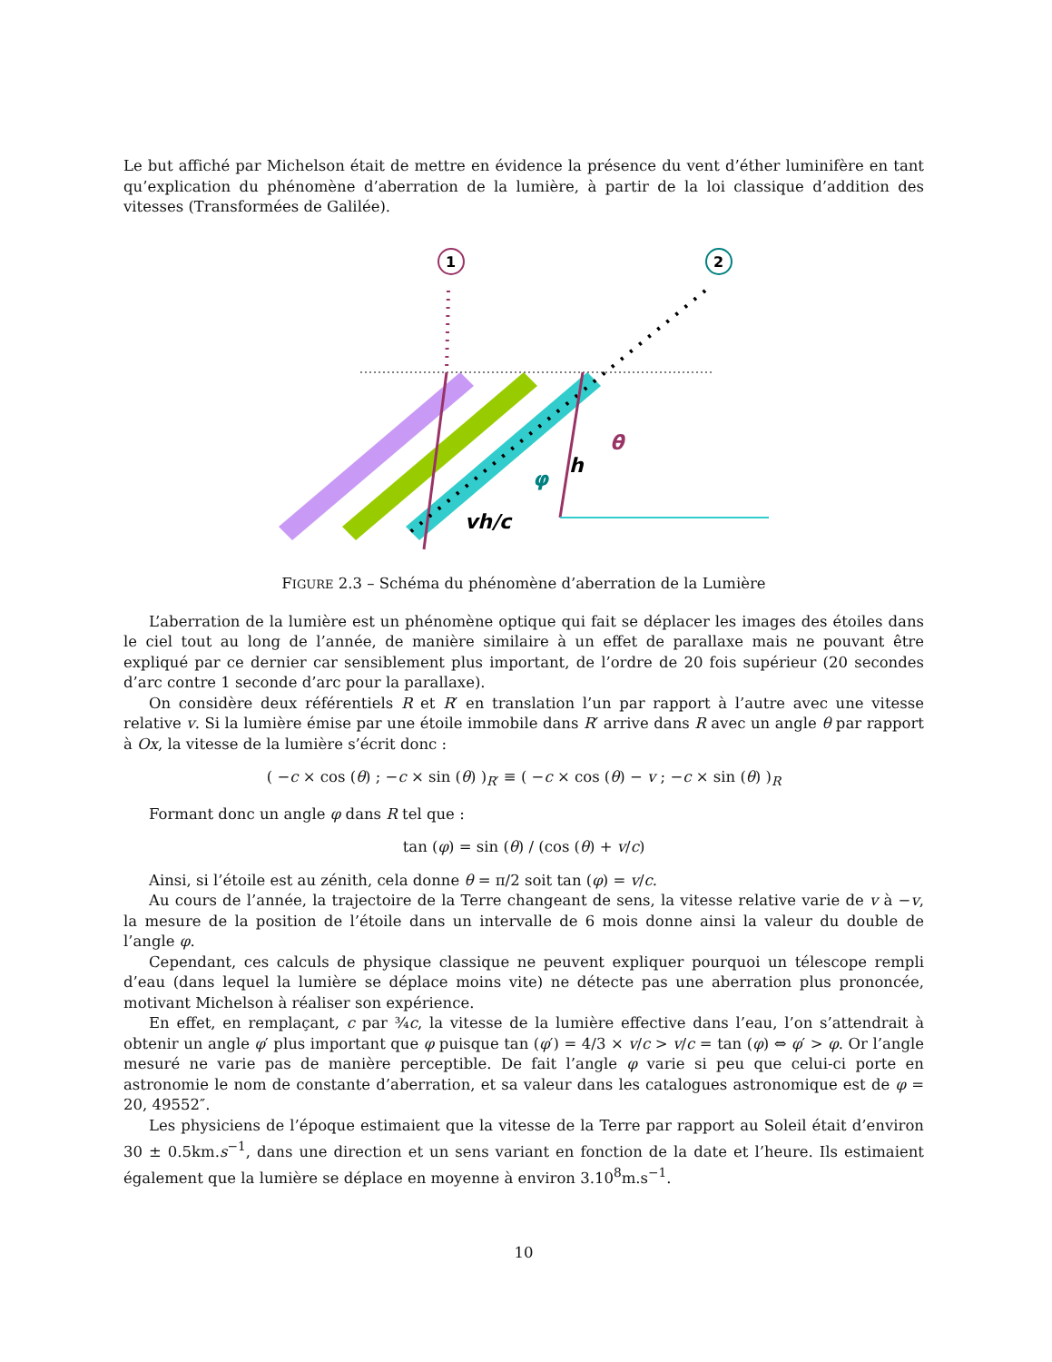Le but affiché par Michelson était de mettre en évidence la présence du vent d’éther luminifère en tant qu’explication du phénomène d’aberration de la lumière, à partir de la loi classique d’addition des vitesses (Transformées de Galilée).
1
2
vh/c
h
φ
θ
FIGURE 2.3 – Schéma du phénomène d’aberration de la Lumière
L’aberration de la lumière est un phénomène optique qui fait se déplacer les images des étoiles dans le ciel tout au long de l’année, de manière similaire à un effet de parallaxe mais ne pouvant être expliqué par ce dernier car sensiblement plus important, de l’ordre de 20 fois supérieur (20 secondes d’arc contre 1 seconde d’arc pour la parallaxe).
On considère deux référentiels R et R′ en translation l’un par rapport à l’autre avec une vitesse relative v. Si la lumière émise par une étoile immobile dans R′ arrive dans R avec un angle θ par rapport à Ox, la vitesse de la lumière s’écrit donc :
( −c × cos (θ) ; −c × sin (θ) )<sub>R′</sub> ≡ ( −c × cos (θ) − v ; −c × sin (θ) )<sub>R</sub>
Formant donc un angle φ dans R tel que :
tan (φ) = sin (θ) / (cos (θ) + v/c)
Ainsi, si l’étoile est au zénith, cela donne θ = π/2 soit tan (φ) = v/c.
Au cours de l’année, la trajectoire de la Terre changeant de sens, la vitesse relative varie de v à −v, la mesure de la position de l’étoile dans un intervalle de 6 mois donne ainsi la valeur du double de l’angle φ.
Cependant, ces calculs de physique classique ne peuvent expliquer pourquoi un télescope rempli d’eau (dans lequel la lumière se déplace moins vite) ne détecte pas une aberration plus prononcée, motivant Michelson à réaliser son expérience.
En effet, en remplaçant, c par ¾c, la vitesse de la lumière effective dans l’eau, l’on s’attendrait à obtenir un angle φ′ plus important que φ puisque tan (φ′) = 4/3 × v/c > v/c = tan (φ) ⇔ φ′ > φ. Or l’angle mesuré ne varie pas de manière perceptible. De fait l’angle φ varie si peu que celui-ci porte en astronomie le nom de constante d’aberration, et sa valeur dans les catalogues astronomique est de φ = 20, 49552″.
Les physiciens de l’époque estimaient que la vitesse de la Terre par rapport au Soleil était d’environ 30 ± 0.5km.s<sup>−1</sup>, dans une direction et un sens variant en fonction de la date et l’heure. Ils estimaient également que la lumière se déplace en moyenne à environ 3.10<sup>8</sup>m.s<sup>−1</sup>.
10